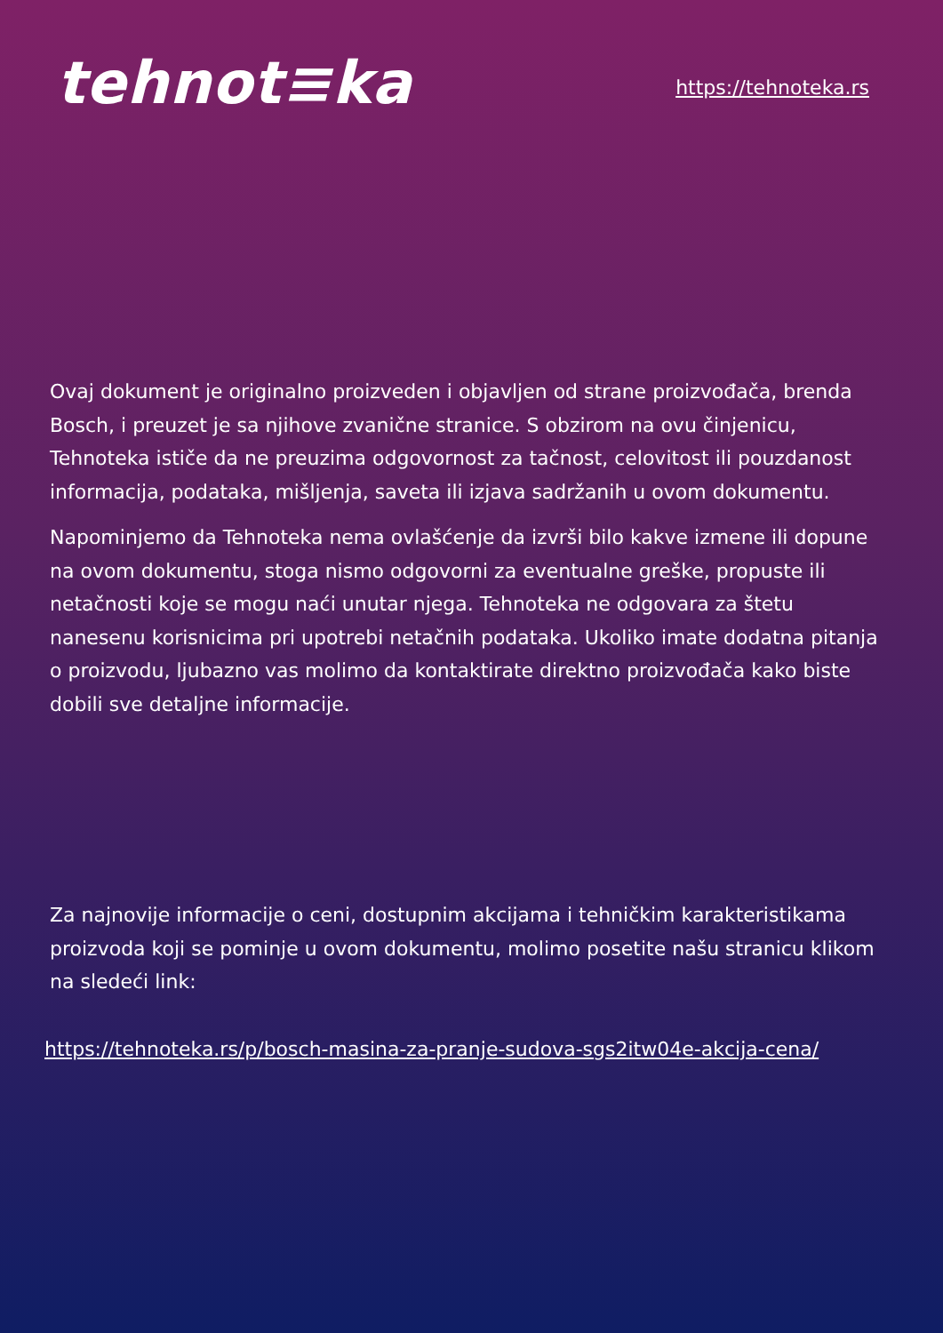tehnot≡ka
https://tehnoteka.rs
Ovaj dokument je originalno proizveden i objavljen od strane proizvođača, brenda Bosch, i preuzet je sa njihove zvanične stranice. S obzirom na ovu činjenicu, Tehnoteka ističe da ne preuzima odgovornost za tačnost, celovitost ili pouzdanost informacija, podataka, mišljenja, saveta ili izjava sadržanih u ovom dokumentu.
Napominjemo da Tehnoteka nema ovlašćenje da izvrši bilo kakve izmene ili dopune na ovom dokumentu, stoga nismo odgovorni za eventualne greške, propuste ili netačnosti koje se mogu naći unutar njega. Tehnoteka ne odgovara za štetu nanesenu korisnicima pri upotrebi netačnih podataka. Ukoliko imate dodatna pitanja o proizvodu, ljubazno vas molimo da kontaktirate direktno proizvođača kako biste dobili sve detaljne informacije.
Za najnovije informacije o ceni, dostupnim akcijama i tehničkim karakteristikama proizvoda koji se pominje u ovom dokumentu, molimo posetite našu stranicu klikom na sledeći link:
https://tehnoteka.rs/p/bosch-masina-za-pranje-sudova-sgs2itw04e-akcija-cena/